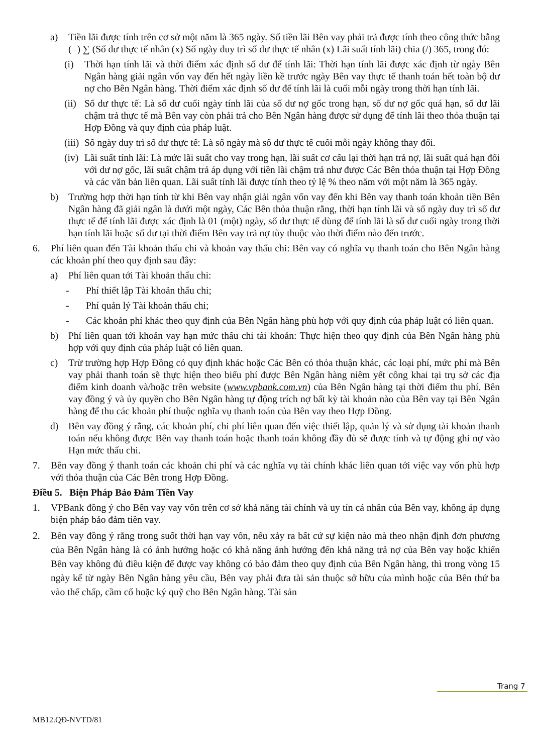a) Tiền lãi được tính trên cơ sở một năm là 365 ngày. Số tiền lãi Bên vay phải trả được tính theo công thức bằng (=) ∑ (Số dư thực tế nhân (x) Số ngày duy trì số dư thực tế nhân (x) Lãi suất tính lãi) chia (/) 365, trong đó:
(i) Thời hạn tính lãi và thời điểm xác định số dư để tính lãi: Thời hạn tính lãi được xác định từ ngày Bên Ngân hàng giải ngân vốn vay đến hết ngày liền kề trước ngày Bên vay thực tế thanh toán hết toàn bộ dư nợ cho Bên Ngân hàng. Thời điểm xác định số dư để tính lãi là cuối mỗi ngày trong thời hạn tính lãi.
(ii) Số dư thực tế: Là số dư cuối ngày tính lãi của số dư nợ gốc trong hạn, số dư nợ gốc quá hạn, số dư lãi chậm trả thực tế mà Bên vay còn phải trả cho Bên Ngân hàng được sử dụng để tính lãi theo thỏa thuận tại Hợp Đồng và quy định của pháp luật.
(iii) Số ngày duy trì số dư thực tế: Là số ngày mà số dư thực tế cuối mỗi ngày không thay đổi.
(iv) Lãi suất tính lãi: Là mức lãi suất cho vay trong hạn, lãi suất cơ cấu lại thời hạn trả nợ, lãi suất quá hạn đối với dư nợ gốc, lãi suất chậm trả áp dụng với tiền lãi chậm trả như được Các Bên thỏa thuận tại Hợp Đồng và các văn bản liên quan. Lãi suất tính lãi được tính theo tỷ lệ % theo năm với một năm là 365 ngày.
b) Trường hợp thời hạn tính từ khi Bên vay nhận giải ngân vốn vay đến khi Bên vay thanh toán khoản tiền Bên Ngân hàng đã giải ngân là dưới một ngày, Các Bên thỏa thuận rằng, thời hạn tính lãi và số ngày duy trì số dư thực tế để tính lãi được xác định là 01 (một) ngày, số dư thực tế dùng để tính lãi là số dư cuối ngày trong thời hạn tính lãi hoặc số dư tại thời điểm Bên vay trả nợ tùy thuộc vào thời điểm nào đến trước.
6. Phí liên quan đến Tài khoản thấu chi và khoản vay thấu chi: Bên vay có nghĩa vụ thanh toán cho Bên Ngân hàng các khoản phí theo quy định sau đây:
a) Phí liên quan tới Tài khoản thấu chi:
- Phí thiết lập Tài khoản thấu chi;
- Phí quản lý Tài khoản thấu chi;
- Các khoản phí khác theo quy định của Bên Ngân hàng phù hợp với quy định của pháp luật có liên quan.
b) Phí liên quan tới khoản vay hạn mức thấu chi tài khoản: Thực hiện theo quy định của Bên Ngân hàng phù hợp với quy định của pháp luật có liên quan.
c) Trừ trường hợp Hợp Đồng có quy định khác hoặc Các Bên có thỏa thuận khác, các loại phí, mức phí mà Bên vay phải thanh toán sẽ thực hiện theo biểu phí được Bên Ngân hàng niêm yết công khai tại trụ sở các địa điểm kinh doanh và/hoặc trên website (www.vpbank.com.vn) của Bên Ngân hàng tại thời điểm thu phí. Bên vay đồng ý và ủy quyền cho Bên Ngân hàng tự động trích nợ bất kỳ tài khoản nào của Bên vay tại Bên Ngân hàng để thu các khoản phí thuộc nghĩa vụ thanh toán của Bên vay theo Hợp Đồng.
d) Bên vay đồng ý rằng, các khoản phí, chi phí liên quan đến việc thiết lập, quản lý và sử dụng tài khoản thanh toán nếu không được Bên vay thanh toán hoặc thanh toán không đầy đủ sẽ được tính và tự động ghi nợ vào Hạn mức thấu chi.
7. Bên vay đồng ý thanh toán các khoản chi phí và các nghĩa vụ tài chính khác liên quan tới việc vay vốn phù hợp với thỏa thuận của Các Bên trong Hợp Đồng.
Điều 5. Biện Pháp Bảo Đảm Tiền Vay
1. VPBank đồng ý cho Bên vay vay vốn trên cơ sở khả năng tài chính và uy tín cá nhân của Bên vay, không áp dụng biện pháp bảo đảm tiền vay.
2. Bên vay đồng ý rằng trong suốt thời hạn vay vốn, nếu xảy ra bất cứ sự kiện nào mà theo nhận định đơn phương của Bên Ngân hàng là có ảnh hưởng hoặc có khả năng ảnh hưởng đến khả năng trả nợ của Bên vay hoặc khiến Bên vay không đủ điều kiện để được vay không có bảo đảm theo quy định của Bên Ngân hàng, thì trong vòng 15 ngày kể từ ngày Bên Ngân hàng yêu cầu, Bên vay phải đưa tài sản thuộc sở hữu của mình hoặc của Bên thứ ba vào thế chấp, cầm cố hoặc ký quỹ cho Bên Ngân hàng. Tài sản
Trang 7
MB12.QĐ-NVTD/81